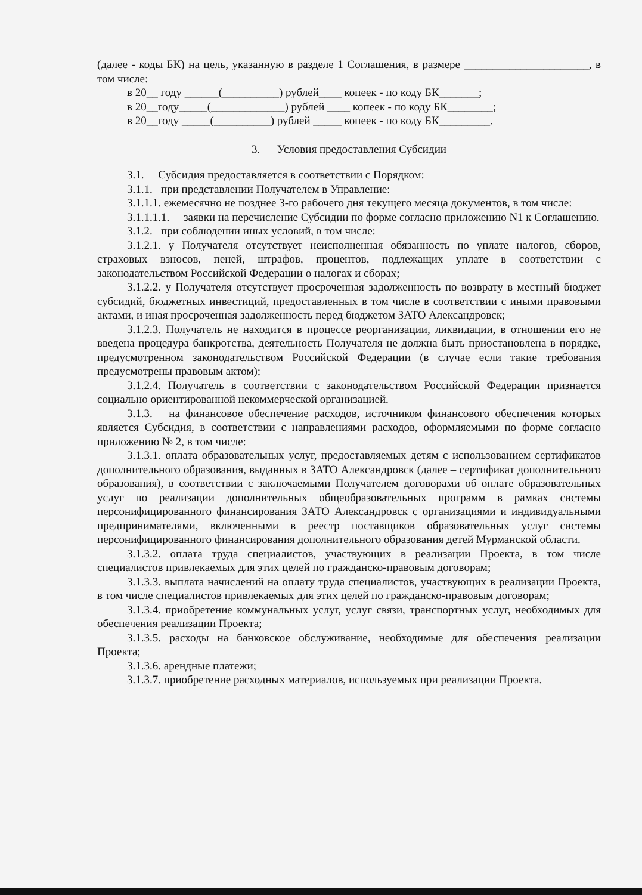(далее - коды БК) на цель, указанную в разделе 1 Соглашения, в размере ______________________, в том числе:
в 20__ году ______(__________) рублей____ копеек - по коду БК_______;
в 20__году_____(_____________) рублей ____ копеек - по коду БК________;
в 20__году _____(__________) рублей _____ копеек - по коду БК_________.
3. Условия предоставления Субсидии
3.1. Субсидия предоставляется в соответствии с Порядком:
3.1.1. при представлении Получателем в Управление:
3.1.1.1. ежемесячно не позднее 3-го рабочего дня текущего месяца документов, в том числе:
3.1.1.1.1. заявки на перечисление Субсидии по форме согласно приложению N1 к Соглашению.
3.1.2. при соблюдении иных условий, в том числе:
3.1.2.1. у Получателя отсутствует неисполненная обязанность по уплате налогов, сборов, страховых взносов, пеней, штрафов, процентов, подлежащих уплате в соответствии с законодательством Российской Федерации о налогах и сборах;
3.1.2.2. у Получателя отсутствует просроченная задолженность по возврату в местный бюджет субсидий, бюджетных инвестиций, предоставленных в том числе в соответствии с иными правовыми актами, и иная просроченная задолженность перед бюджетом ЗАТО Александровск;
3.1.2.3. Получатель не находится в процессе реорганизации, ликвидации, в отношении его не введена процедура банкротства, деятельность Получателя не должна быть приостановлена в порядке, предусмотренном законодательством Российской Федерации (в случае если такие требования предусмотрены правовым актом);
3.1.2.4. Получатель в соответствии с законодательством Российской Федерации признается социально ориентированной некоммерческой организацией.
3.1.3. на финансовое обеспечение расходов, источником финансового обеспечения которых является Субсидия, в соответствии с направлениями расходов, оформляемыми по форме согласно приложению № 2, в том числе:
3.1.3.1. оплата образовательных услуг, предоставляемых детям с использованием сертификатов дополнительного образования, выданных в ЗАТО Александровск (далее – сертификат дополнительного образования), в соответствии с заключаемыми Получателем договорами об оплате образовательных услуг по реализации дополнительных общеобразовательных программ в рамках системы персонифицированного финансирования ЗАТО Александровск с организациями и индивидуальными предпринимателями, включенными в реестр поставщиков образовательных услуг системы персонифицированного финансирования дополнительного образования детей Мурманской области.
3.1.3.2. оплата труда специалистов, участвующих в реализации Проекта, в том числе специалистов привлекаемых для этих целей по гражданско-правовым договорам;
3.1.3.3. выплата начислений на оплату труда специалистов, участвующих в реализации Проекта, в том числе специалистов привлекаемых для этих целей по гражданско-правовым договорам;
3.1.3.4. приобретение коммунальных услуг, услуг связи, транспортных услуг, необходимых для обеспечения реализации Проекта;
3.1.3.5. расходы на банковское обслуживание, необходимые для обеспечения реализации Проекта;
3.1.3.6. арендные платежи;
3.1.3.7. приобретение расходных материалов, используемых при реализации Проекта.